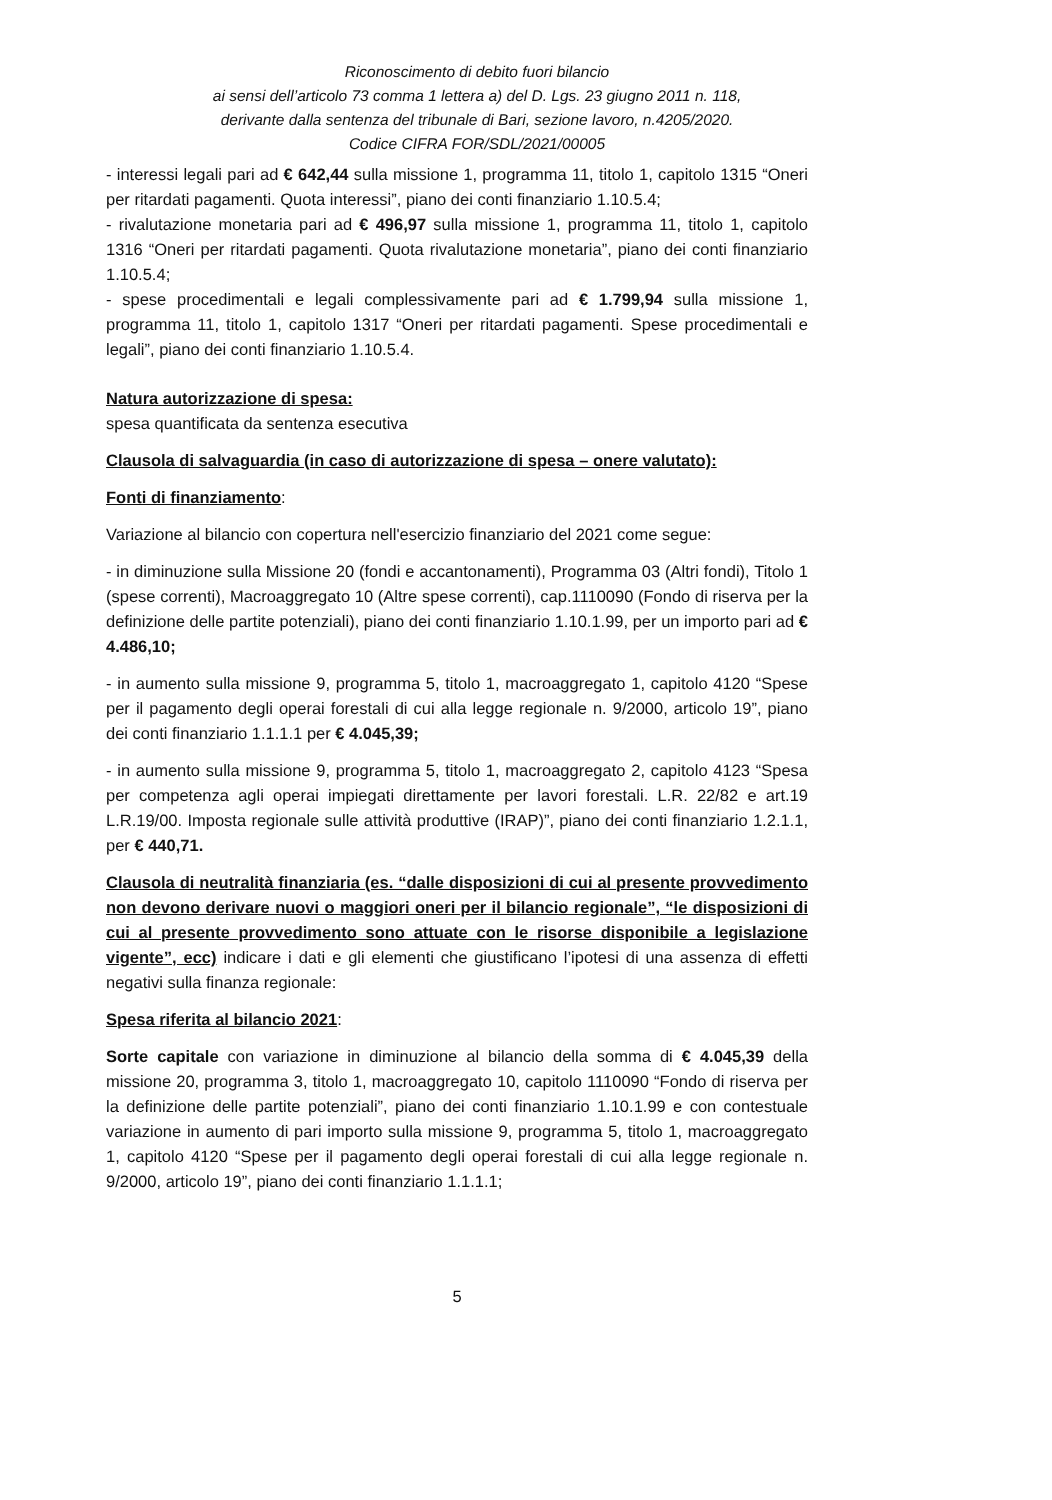Riconoscimento di debito fuori bilancio
ai sensi dell’articolo 73 comma 1 lettera a) del D. Lgs. 23 giugno 2011 n. 118,
derivante dalla sentenza del tribunale di Bari, sezione lavoro, n.4205/2020.
Codice CIFRA FOR/SDL/2021/00005
- interessi legali pari ad € 642,44 sulla missione 1, programma 11, titolo 1, capitolo 1315 “Oneri per ritardati pagamenti. Quota interessi”, piano dei conti finanziario 1.10.5.4;
- rivalutazione monetaria pari ad € 496,97 sulla missione 1, programma 11, titolo 1, capitolo 1316 “Oneri per ritardati pagamenti. Quota rivalutazione monetaria”, piano dei conti finanziario 1.10.5.4;
- spese procedimentali e legali complessivamente pari ad € 1.799,94 sulla missione 1, programma 11, titolo 1, capitolo 1317 “Oneri per ritardati pagamenti. Spese procedimentali e legali”, piano dei conti finanziario 1.10.5.4.
Natura autorizzazione di spesa:
spesa quantificata da sentenza esecutiva
Clausola di salvaguardia (in caso di autorizzazione di spesa – onere valutato):
Fonti di finanziamento:
Variazione al bilancio con copertura nell'esercizio finanziario del 2021 come segue:
- in diminuzione sulla Missione 20 (fondi e accantonamenti), Programma 03 (Altri fondi), Titolo 1 (spese correnti), Macroaggregato 10 (Altre spese correnti), cap.1110090 (Fondo di riserva per la definizione delle partite potenziali), piano dei conti finanziario 1.10.1.99, per un importo pari ad € 4.486,10;
- in aumento sulla missione 9, programma 5, titolo 1, macroaggregato 1, capitolo 4120 “Spese per il pagamento degli operai forestali di cui alla legge regionale n. 9/2000, articolo 19”, piano dei conti finanziario 1.1.1.1 per € 4.045,39;
- in aumento sulla missione 9, programma 5, titolo 1, macroaggregato 2, capitolo 4123 “Spesa per competenza agli operai impiegati direttamente per lavori forestali. L.R. 22/82 e art.19 L.R.19/00. Imposta regionale sulle attività produttive (IRAP)”, piano dei conti finanziario 1.2.1.1, per € 440,71.
Clausola di neutralità finanziaria (es. “dalle disposizioni di cui al presente provvedimento non devono derivare nuovi o maggiori oneri per il bilancio regionale”, “le disposizioni di cui al presente provvedimento sono attuate con le risorse disponibile a legislazione vigente”, ecc) indicare i dati e gli elementi che giustificano l’ipotesi di una assenza di effetti negativi sulla finanza regionale:
Spesa riferita al bilancio 2021:
Sorte capitale con variazione in diminuzione al bilancio della somma di € 4.045,39 della missione 20, programma 3, titolo 1, macroaggregato 10, capitolo 1110090 “Fondo di riserva per la definizione delle partite potenziali”, piano dei conti finanziario 1.10.1.99 e con contestuale variazione in aumento di pari importo sulla missione 9, programma 5, titolo 1, macroaggregato 1, capitolo 4120 “Spese per il pagamento degli operai forestali di cui alla legge regionale n. 9/2000, articolo 19”, piano dei conti finanziario 1.1.1.1;
5